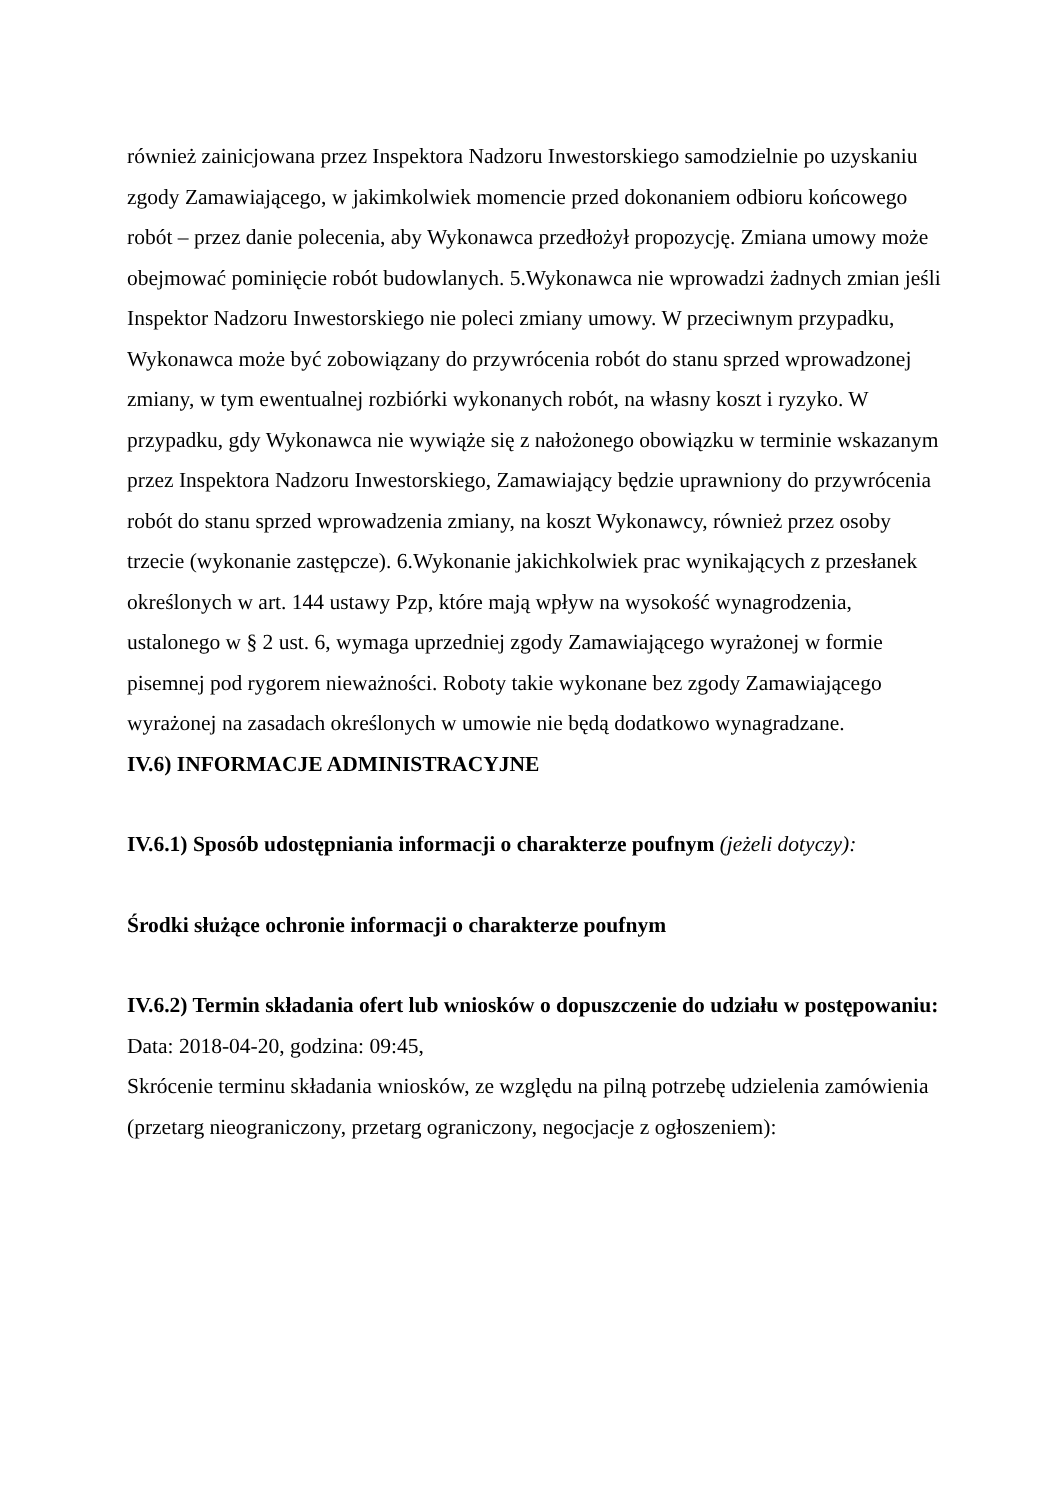również zainicjowana przez Inspektora Nadzoru Inwestorskiego samodzielnie po uzyskaniu zgody Zamawiającego, w jakimkolwiek momencie przed dokonaniem odbioru końcowego robót – przez danie polecenia, aby Wykonawca przedłożył propozycję. Zmiana umowy może obejmować pominięcie robót budowlanych. 5.Wykonawca nie wprowadzi żadnych zmian jeśli Inspektor Nadzoru Inwestorskiego nie poleci zmiany umowy. W przeciwnym przypadku, Wykonawca może być zobowiązany do przywrócenia robót do stanu sprzed wprowadzonej zmiany, w tym ewentualnej rozbiórki wykonanych robót, na własny koszt i ryzyko. W przypadku, gdy Wykonawca nie wywiąże się z nałożonego obowiązku w terminie wskazanym przez Inspektora Nadzoru Inwestorskiego, Zamawiający będzie uprawniony do przywrócenia robót do stanu sprzed wprowadzenia zmiany, na koszt Wykonawcy, również przez osoby trzecie (wykonanie zastępcze). 6.Wykonanie jakichkolwiek prac wynikających z przesłanek określonych w art. 144 ustawy Pzp, które mają wpływ na wysokość wynagrodzenia, ustalonego w § 2 ust. 6, wymaga uprzedniej zgody Zamawiającego wyrażonej w formie pisemnej pod rygorem nieważności. Roboty takie wykonane bez zgody Zamawiającego wyrażonej na zasadach określonych w umowie nie będą dodatkowo wynagradzane.
IV.6) INFORMACJE ADMINISTRACYJNE
IV.6.1) Sposób udostępniania informacji o charakterze poufnym (jeżeli dotyczy):
Środki służące ochronie informacji o charakterze poufnym
IV.6.2) Termin składania ofert lub wniosków o dopuszczenie do udziału w postępowaniu:
Data: 2018-04-20, godzina: 09:45,
Skrócenie terminu składania wniosków, ze względu na pilną potrzebę udzielenia zamówienia (przetarg nieograniczony, przetarg ograniczony, negocjacje z ogłoszeniem):